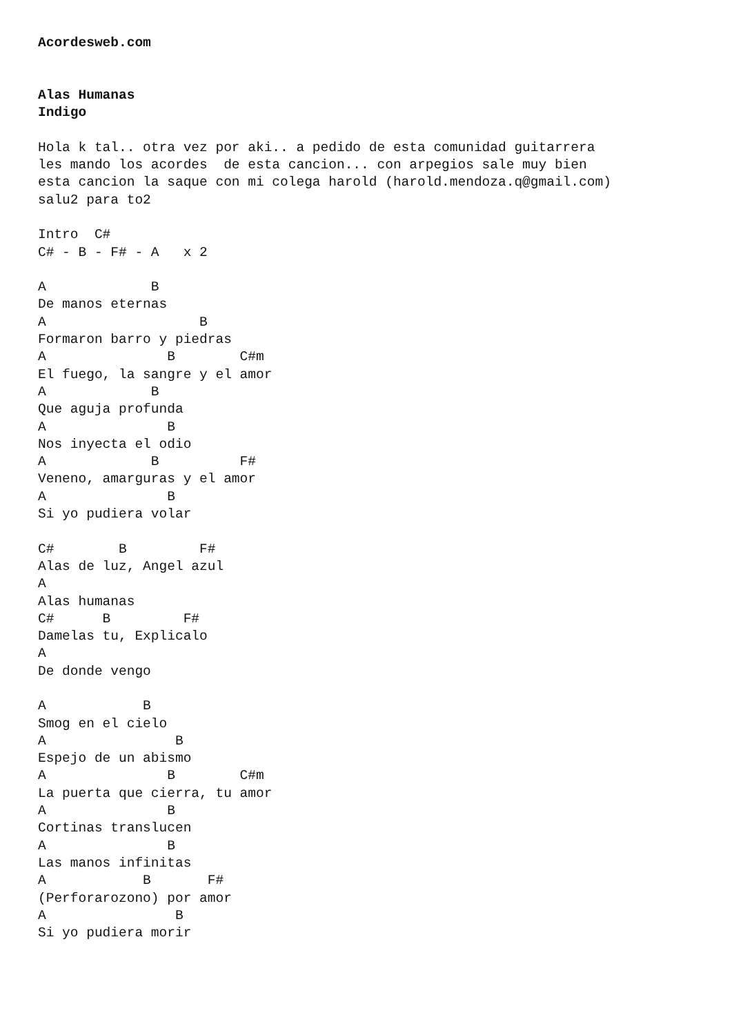Acordesweb.com


Alas Humanas
Indigo

Hola k tal.. otra vez por aki.. a pedido de esta comunidad guitarrera
les mando los acordes  de esta cancion... con arpegios sale muy bien
esta cancion la saque con mi colega harold (harold.mendoza.q@gmail.com)
salu2 para to2

Intro  C#
C# - B - F# - A   x 2

A             B
De manos eternas
A                   B
Formaron barro y piedras
A               B        C#m
El fuego, la sangre y el amor
A             B
Que aguja profunda
A               B
Nos inyecta el odio
A             B          F#
Veneno, amarguras y el amor
A               B
Si yo pudiera volar

C#        B         F#
Alas de luz, Angel azul
A
Alas humanas
C#      B         F#
Damelas tu, Explicalo
A
De donde vengo

A            B
Smog en el cielo
A                B
Espejo de un abismo
A               B        C#m
La puerta que cierra, tu amor
A               B
Cortinas translucen
A               B
Las manos infinitas
A            B       F#
(Perforarozono) por amor
A                B
Si yo pudiera morir